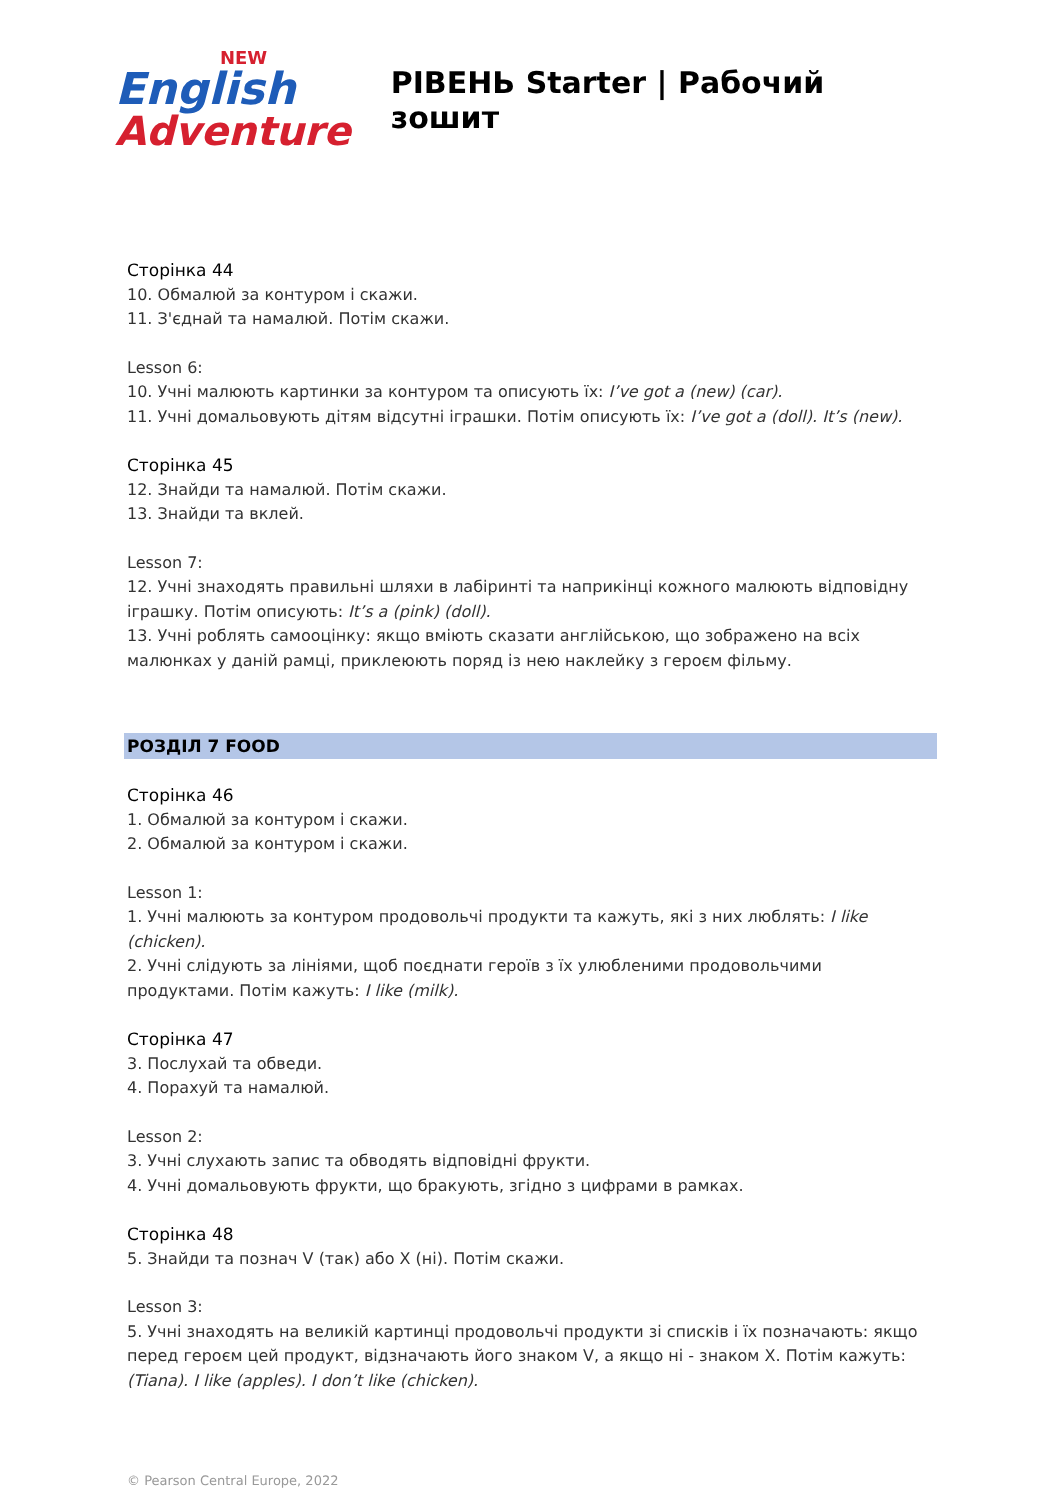NEW
English
Adventure
РІВЕНЬ Starter | Рабочий зошит
Сторінка 44
10. Обмалюй за контуром і скажи.
11. З'єднай та намалюй. Потім скажи.
Lesson 6:
10. Учні малюють картинки за контуром та описують їх: I’ve got a (new) (car).
11. Учні домальовують дітям відсутні іграшки. Потім описують їх: I’ve got a (doll). It’s (new).
Сторінка 45
12. Знайди та намалюй. Потім скажи.
13. Знайди та вклей.
Lesson 7:
12. Учні знаходять правильні шляхи в лабіринті та наприкінці кожного малюють відповідну іграшку. Потім описують: It’s a (pink) (doll).
13. Учні роблять самооцінку: якщо вміють сказати англійською, що зображено на всіх малюнках у даній рамці, приклеюють поряд із нею наклейку з героєм фільму.
РОЗДІЛ 7 FOOD
Сторінка 46
1. Обмалюй за контуром і скажи.
2. Обмалюй за контуром і скажи.
Lesson 1:
1. Учні малюють за контуром продовольчі продукти та кажуть, які з них люблять: I like (chicken).
2. Учні слідують за лініями, щоб поєднати героїв з їх улюбленими продовольчими продуктами. Потім кажуть: I like (milk).
Сторінка 47
3. Послухай та обведи.
4. Порахуй та намалюй.
Lesson 2:
3. Учні слухають запис та обводять відповідні фрукти.
4. Учні домальовують фрукти, що бракують, згідно з цифрами в рамках.
Сторінка 48
5. Знайди та познач V (так) або X (ні). Потім скажи.
Lesson 3:
5. Учні знаходять на великій картинці продовольчі продукти зі списків і їх позначають: якщо перед героєм цей продукт, відзначають його знаком V, а якщо ні - знаком X. Потім кажуть: (Tiana). I like (apples). I don’t like (chicken).
© Pearson Central Europe, 2022